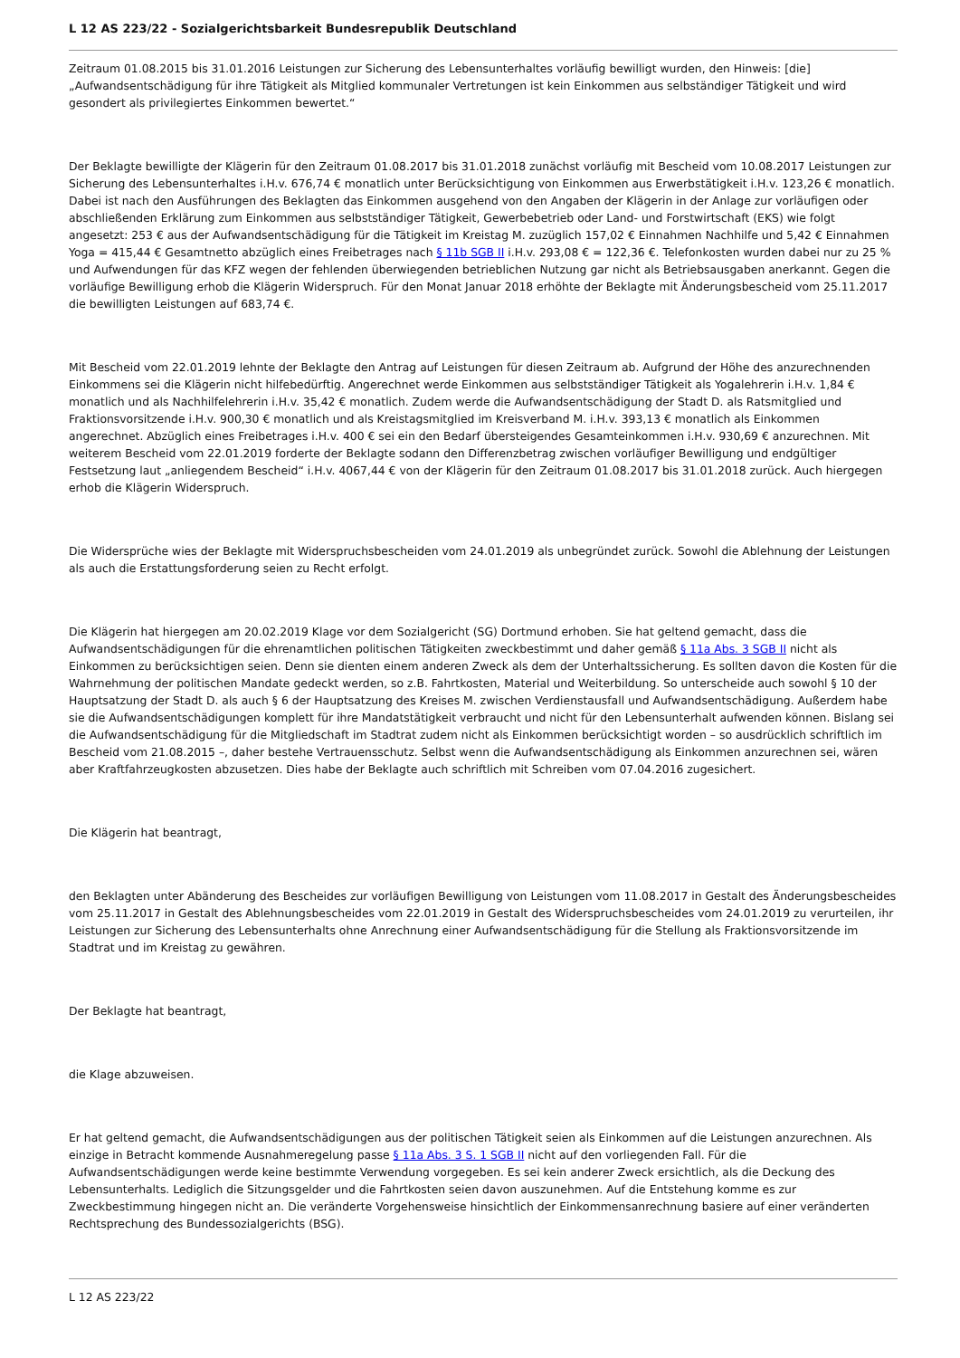L 12 AS 223/22 - Sozialgerichtsbarkeit Bundesrepublik Deutschland
Zeitraum 01.08.2015 bis 31.01.2016 Leistungen zur Sicherung des Lebensunterhaltes vorläufig bewilligt wurden, den Hinweis: [die] „Aufwandsentschädigung für ihre Tätigkeit als Mitglied kommunaler Vertretungen ist kein Einkommen aus selbständiger Tätigkeit und wird gesondert als privilegiertes Einkommen bewertet.“
Der Beklagte bewilligte der Klägerin für den Zeitraum 01.08.2017 bis 31.01.2018 zunächst vorläufig mit Bescheid vom 10.08.2017 Leistungen zur Sicherung des Lebensunterhaltes i.H.v. 676,74 € monatlich unter Berücksichtigung von Einkommen aus Erwerbstätigkeit i.H.v. 123,26 € monatlich. Dabei ist nach den Ausführungen des Beklagten das Einkommen ausgehend von den Angaben der Klägerin in der Anlage zur vorläufigen oder abschließenden Erklärung zum Einkommen aus selbstständiger Tätigkeit, Gewerbebetrieb oder Land- und Forstwirtschaft (EKS) wie folgt angesetzt: 253 € aus der Aufwandsentschädigung für die Tätigkeit im Kreistag M. zuzüglich 157,02 € Einnahmen Nachhilfe und 5,42 € Einnahmen Yoga = 415,44 € Gesamtnetto abzüglich eines Freibetrages nach § 11b SGB II i.H.v. 293,08 € = 122,36 €. Telefonkosten wurden dabei nur zu 25 % und Aufwendungen für das KFZ wegen der fehlenden überwiegenden betrieblichen Nutzung gar nicht als Betriebsausgaben anerkannt. Gegen die vorläufige Bewilligung erhob die Klägerin Widerspruch. Für den Monat Januar 2018 erhöhte der Beklagte mit Änderungsbescheid vom 25.11.2017 die bewilligten Leistungen auf 683,74 €.
Mit Bescheid vom 22.01.2019 lehnte der Beklagte den Antrag auf Leistungen für diesen Zeitraum ab. Aufgrund der Höhe des anzurechnenden Einkommens sei die Klägerin nicht hilfebedürftig. Angerechnet werde Einkommen aus selbstständiger Tätigkeit als Yogalehrerin i.H.v. 1,84 € monatlich und als Nachhilfelehrerin i.H.v. 35,42 € monatlich. Zudem werde die Aufwandsentschädigung der Stadt D. als Ratsmitglied und Fraktionsvorsitzende i.H.v. 900,30 € monatlich und als Kreistagsmitglied im Kreisverband M. i.H.v. 393,13 € monatlich als Einkommen angerechnet. Abzüglich eines Freibetrages i.H.v. 400 € sei ein den Bedarf übersteigendes Gesamteinkommen i.H.v. 930,69 € anzurechnen. Mit weiterem Bescheid vom 22.01.2019 forderte der Beklagte sodann den Differenzbetrag zwischen vorläufiger Bewilligung und endgültiger Festsetzung laut „anliegendem Bescheid“ i.H.v. 4067,44 € von der Klägerin für den Zeitraum 01.08.2017 bis 31.01.2018 zurück. Auch hiergegen erhob die Klägerin Widerspruch.
Die Widersprüche wies der Beklagte mit Widerspruchsbescheiden vom 24.01.2019 als unbegründet zurück. Sowohl die Ablehnung der Leistungen als auch die Erstattungsforderung seien zu Recht erfolgt.
Die Klägerin hat hiergegen am 20.02.2019 Klage vor dem Sozialgericht (SG) Dortmund erhoben. Sie hat geltend gemacht, dass die Aufwandsentschädigungen für die ehrenamtlichen politischen Tätigkeiten zweckbestimmt und daher gemäß § 11a Abs. 3 SGB II nicht als Einkommen zu berücksichtigen seien. Denn sie dienten einem anderen Zweck als dem der Unterhaltssicherung. Es sollten davon die Kosten für die Wahrnehmung der politischen Mandate gedeckt werden, so z.B. Fahrtkosten, Material und Weiterbildung. So unterscheide auch sowohl § 10 der Hauptsatzung der Stadt D. als auch § 6 der Hauptsatzung des Kreises M. zwischen Verdienstausfall und Aufwandsentschädigung. Außerdem habe sie die Aufwandsentschädigungen komplett für ihre Mandatstätigkeit verbraucht und nicht für den Lebensunterhalt aufwenden können. Bislang sei die Aufwandsentschädigung für die Mitgliedschaft im Stadtrat zudem nicht als Einkommen berücksichtigt worden – so ausdrücklich schriftlich im Bescheid vom 21.08.2015 –, daher bestehe Vertrauensschutz. Selbst wenn die Aufwandsentschädigung als Einkommen anzurechnen sei, wären aber Kraftfahrzeugkosten abzusetzen. Dies habe der Beklagte auch schriftlich mit Schreiben vom 07.04.2016 zugesichert.
Die Klägerin hat beantragt,
den Beklagten unter Abänderung des Bescheides zur vorläufigen Bewilligung von Leistungen vom 11.08.2017 in Gestalt des Änderungsbescheides vom 25.11.2017 in Gestalt des Ablehnungsbescheides vom 22.01.2019 in Gestalt des Widerspruchsbescheides vom 24.01.2019 zu verurteilen, ihr Leistungen zur Sicherung des Lebensunterhalts ohne Anrechnung einer Aufwandsentschädigung für die Stellung als Fraktionsvorsitzende im Stadtrat und im Kreistag zu gewähren.
Der Beklagte hat beantragt,
die Klage abzuweisen.
Er hat geltend gemacht, die Aufwandsentschädigungen aus der politischen Tätigkeit seien als Einkommen auf die Leistungen anzurechnen. Als einzige in Betracht kommende Ausnahmeregelung passe § 11a Abs. 3 S. 1 SGB II nicht auf den vorliegenden Fall. Für die Aufwandsentschädigungen werde keine bestimmte Verwendung vorgegeben. Es sei kein anderer Zweck ersichtlich, als die Deckung des Lebensunterhalts. Lediglich die Sitzungsgelder und die Fahrtkosten seien davon auszunehmen. Auf die Entstehung komme es zur Zweckbestimmung hingegen nicht an. Die veränderte Vorgehensweise hinsichtlich der Einkommensanrechnung basiere auf einer veränderten Rechtsprechung des Bundessozialgerichts (BSG).
L 12 AS 223/22